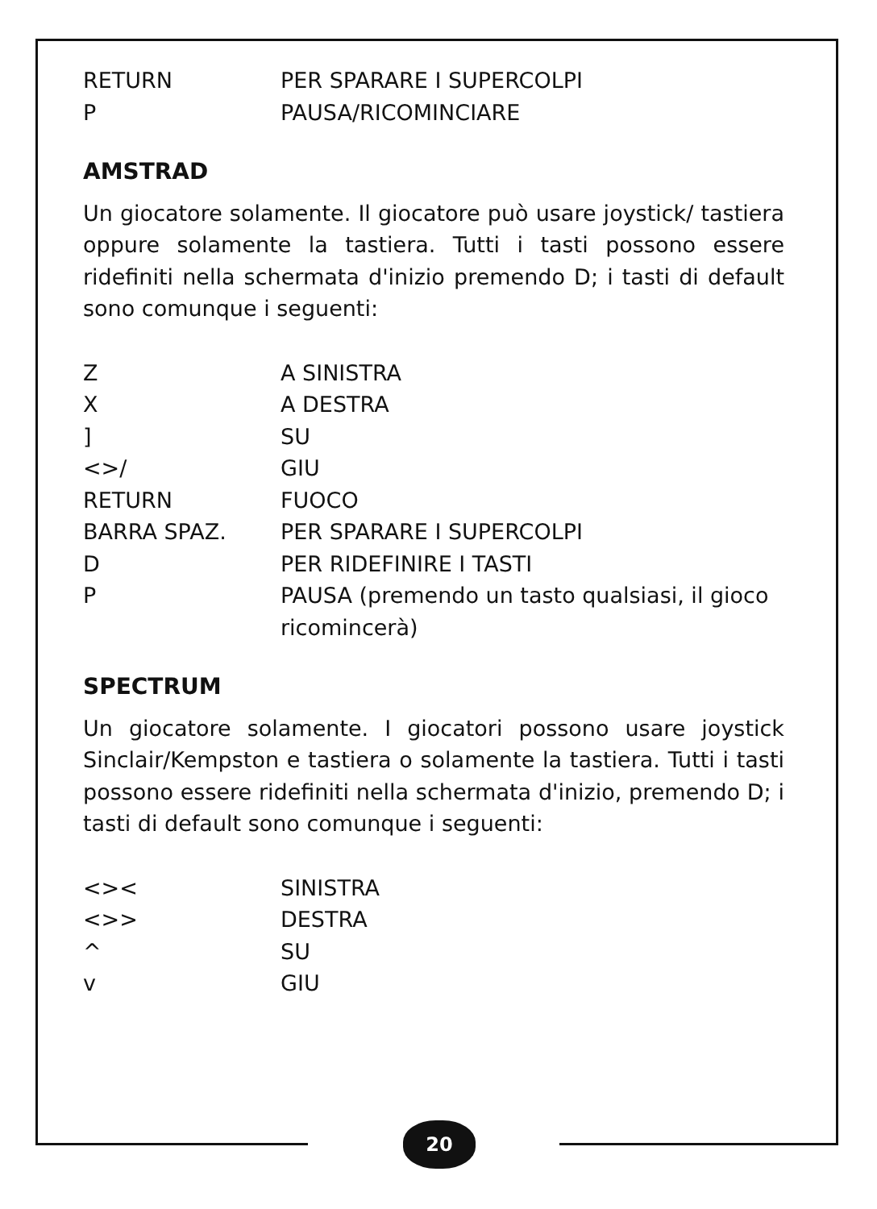| RETURN | PER SPARARE I SUPERCOLPI |
| P | PAUSA/RICOMINCIARE |
AMSTRAD
Un giocatore solamente. Il giocatore può usare joystick/ tastiera oppure solamente la tastiera. Tutti i tasti possono essere ridefiniti nella schermata d'inizio premendo D; i tasti di default sono comunque i seguenti:
| Z | A SINISTRA |
| X | A DESTRA |
| ] | SU |
| <>/ | GIU |
| RETURN | FUOCO |
| BARRA SPAZ. | PER SPARARE I SUPERCOLPI |
| D | PER RIDEFINIRE I TASTI |
| P | PAUSA (premendo un tasto qualsiasi, il gioco ricomincerà) |
SPECTRUM
Un giocatore solamente. I giocatori possono usare joystick Sinclair/Kempston e tastiera o solamente la tastiera. Tutti i tasti possono essere ridefiniti nella schermata d'inizio, premendo D; i tasti di default sono comunque i seguenti:
| <>< | SINISTRA |
| <>> | DESTRA |
| ^ | SU |
| v | GIU |
20